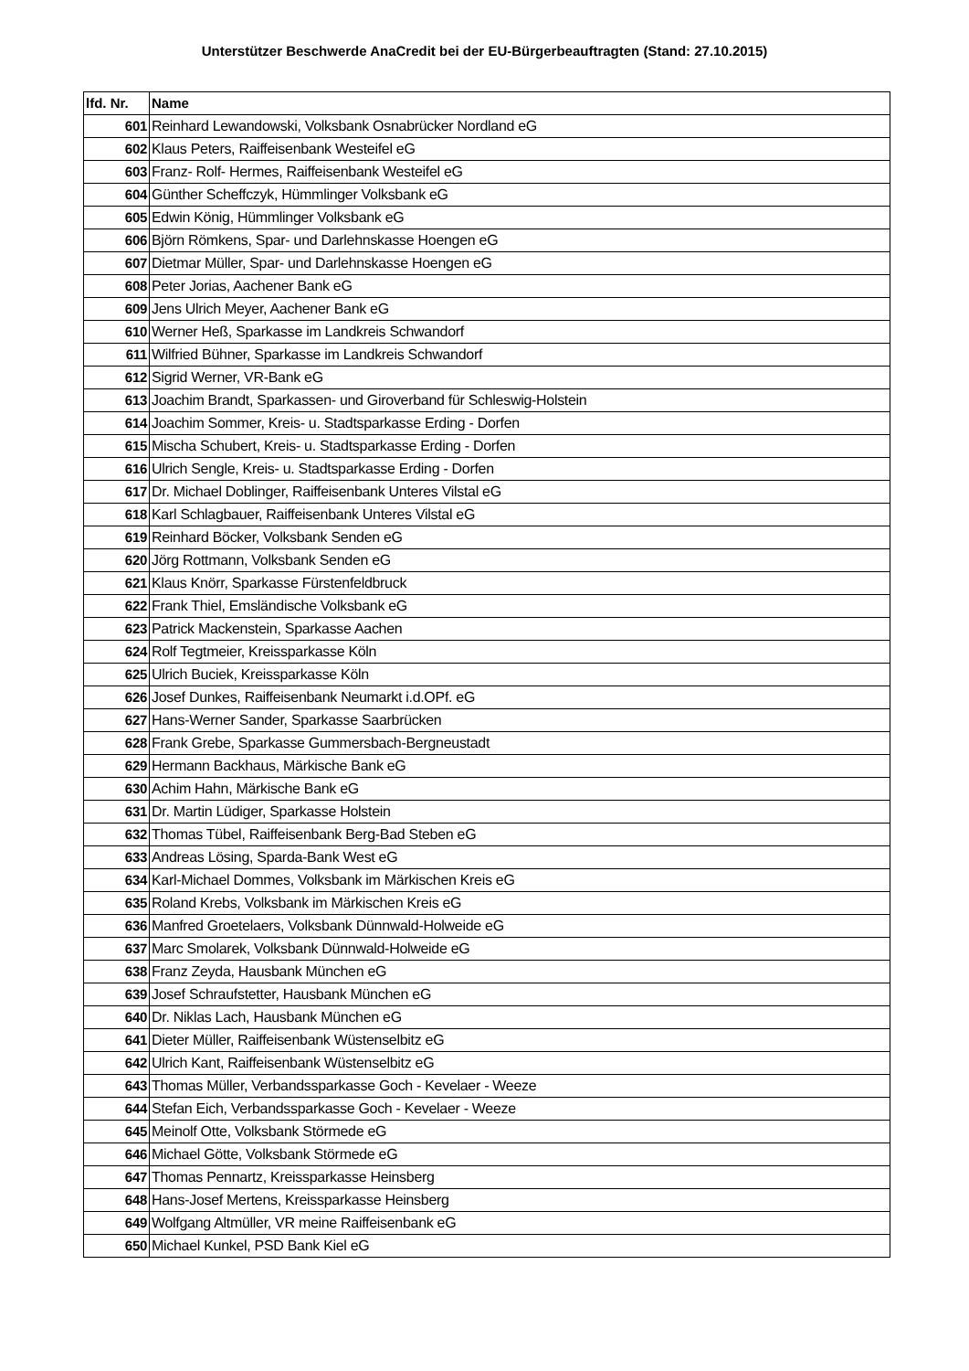Unterstützer Beschwerde AnaCredit bei der EU-Bürgerbeauftragten (Stand: 27.10.2015)
| lfd. Nr. | Name |
| --- | --- |
| 601 | Reinhard Lewandowski, Volksbank Osnabrücker Nordland eG |
| 602 | Klaus Peters, Raiffeisenbank Westeifel eG |
| 603 | Franz- Rolf- Hermes, Raiffeisenbank Westeifel eG |
| 604 | Günther Scheffczyk, Hümmlinger Volksbank eG |
| 605 | Edwin König, Hümmlinger Volksbank eG |
| 606 | Björn Römkens, Spar- und Darlehnskasse Hoengen eG |
| 607 | Dietmar Müller, Spar- und Darlehnskasse Hoengen eG |
| 608 | Peter Jorias, Aachener Bank eG |
| 609 | Jens Ulrich Meyer, Aachener Bank eG |
| 610 | Werner Heß, Sparkasse im Landkreis Schwandorf |
| 611 | Wilfried Bühner, Sparkasse im Landkreis Schwandorf |
| 612 | Sigrid Werner, VR-Bank eG |
| 613 | Joachim Brandt, Sparkassen- und Giroverband für Schleswig-Holstein |
| 614 | Joachim Sommer, Kreis- u. Stadtsparkasse Erding - Dorfen |
| 615 | Mischa Schubert, Kreis- u. Stadtsparkasse Erding - Dorfen |
| 616 | Ulrich Sengle, Kreis- u. Stadtsparkasse Erding - Dorfen |
| 617 | Dr. Michael Doblinger, Raiffeisenbank Unteres Vilstal eG |
| 618 | Karl Schlagbauer, Raiffeisenbank Unteres Vilstal eG |
| 619 | Reinhard Böcker, Volksbank Senden eG |
| 620 | Jörg Rottmann, Volksbank Senden eG |
| 621 | Klaus Knörr, Sparkasse Fürstenfeldbruck |
| 622 | Frank Thiel, Emsländische Volksbank eG |
| 623 | Patrick Mackenstein, Sparkasse Aachen |
| 624 | Rolf Tegtmeier, Kreissparkasse Köln |
| 625 | Ulrich Buciek, Kreissparkasse Köln |
| 626 | Josef Dunkes, Raiffeisenbank Neumarkt i.d.OPf. eG |
| 627 | Hans-Werner Sander, Sparkasse Saarbrücken |
| 628 | Frank Grebe, Sparkasse Gummersbach-Bergneustadt |
| 629 | Hermann Backhaus, Märkische Bank eG |
| 630 | Achim Hahn, Märkische Bank eG |
| 631 | Dr. Martin Lüdiger, Sparkasse Holstein |
| 632 | Thomas Tübel, Raiffeisenbank Berg-Bad Steben eG |
| 633 | Andreas Lösing, Sparda-Bank West eG |
| 634 | Karl-Michael Dommes, Volksbank im Märkischen Kreis eG |
| 635 | Roland Krebs, Volksbank im Märkischen Kreis eG |
| 636 | Manfred Groetelaers, Volksbank Dünnwald-Holweide eG |
| 637 | Marc Smolarek, Volksbank Dünnwald-Holweide eG |
| 638 | Franz Zeyda, Hausbank München eG |
| 639 | Josef Schraufstetter, Hausbank München eG |
| 640 | Dr. Niklas Lach, Hausbank München eG |
| 641 | Dieter Müller, Raiffeisenbank Wüstenselbitz eG |
| 642 | Ulrich Kant, Raiffeisenbank Wüstenselbitz eG |
| 643 | Thomas Müller, Verbandssparkasse Goch - Kevelaer - Weeze |
| 644 | Stefan Eich, Verbandssparkasse Goch - Kevelaer - Weeze |
| 645 | Meinolf Otte, Volksbank Störmede eG |
| 646 | Michael Götte, Volksbank Störmede eG |
| 647 | Thomas Pennartz, Kreissparkasse Heinsberg |
| 648 | Hans-Josef Mertens, Kreissparkasse Heinsberg |
| 649 | Wolfgang Altmüller, VR meine Raiffeisenbank eG |
| 650 | Michael Kunkel, PSD Bank Kiel eG |